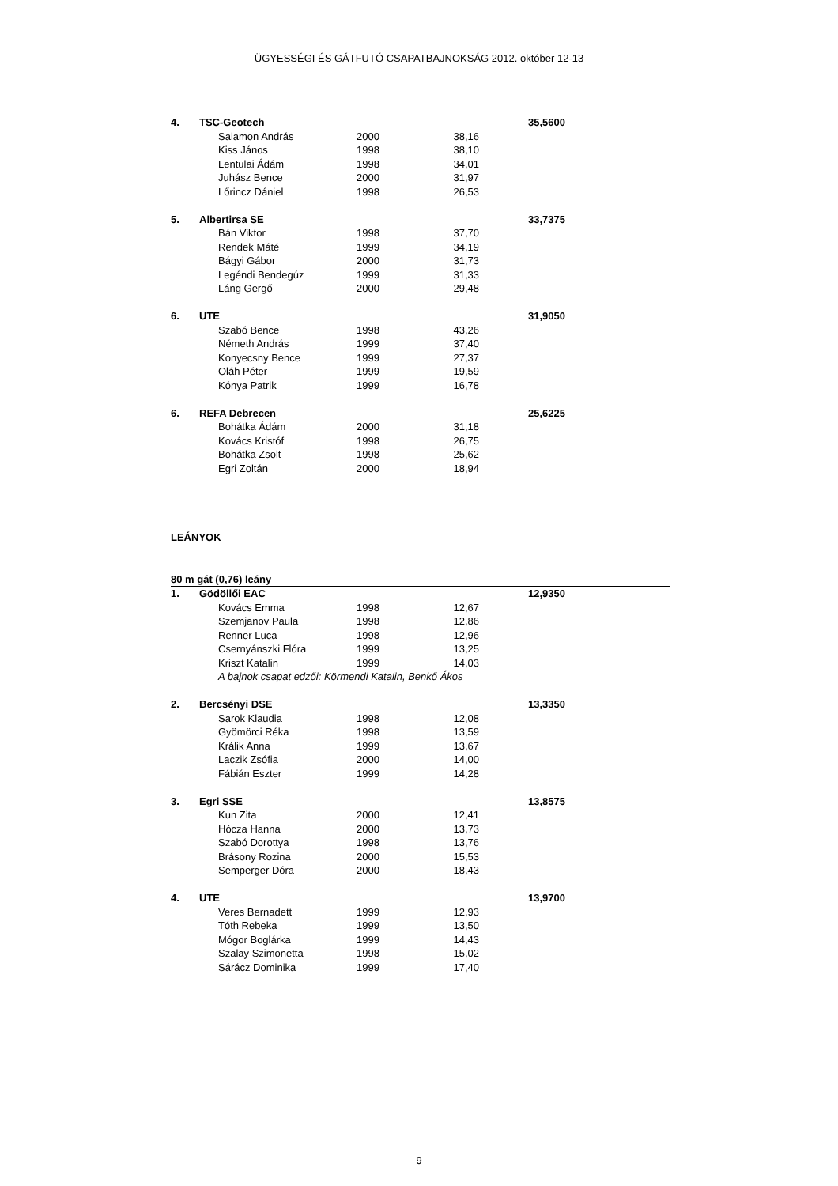ÜGYESSÉGI ÉS GÁTFUTÓ CSAPATBAJNOKSÁG 2012. október 12-13
| 4. | TSC-Geotech | | | | 35,5600 | |
| | | Salamon András | 2000 | 38,16 | | |
| | | Kiss János | 1998 | 38,10 | | |
| | | Lentulai Ádám | 1998 | 34,01 | | |
| | | Juhász Bence | 2000 | 31,97 | | |
| | | Lőrincz Dániel | 1998 | 26,53 | | |
| 5. | Albertirsa SE | | | | 33,7375 | |
| | | Bán Viktor | 1998 | 37,70 | | |
| | | Rendek Máté | 1999 | 34,19 | | |
| | | Bágyi Gábor | 2000 | 31,73 | | |
| | | Legéndi Bendegúz | 1999 | 31,33 | | |
| | | Láng Gergő | 2000 | 29,48 | | |
| 6. | UTE | | | | 31,9050 | |
| | | Szabó Bence | 1998 | 43,26 | | |
| | | Németh András | 1999 | 37,40 | | |
| | | Konyecsny Bence | 1999 | 27,37 | | |
| | | Oláh Péter | 1999 | 19,59 | | |
| | | Kónya Patrik | 1999 | 16,78 | | |
| 6. | REFA Debrecen | | | | 25,6225 | |
| | | Bohátka Ádám | 2000 | 31,18 | | |
| | | Kovács Kristóf | 1998 | 26,75 | | |
| | | Bohátka Zsolt | 1998 | 25,62 | | |
| | | Egri Zoltán | 2000 | 18,94 | | |
| LEÁNYOK | | | | | | |
| 80 m gát (0,76) leány | | | | | | |
| 1. | Gödöllői EAC | | | | 12,9350 | |
| | | Kovács Emma | 1998 | 12,67 | | |
| | | Szemjanov Paula | 1998 | 12,86 | | |
| | | Renner Luca | 1998 | 12,96 | | |
| | | Csernyánszki Flóra | 1999 | 13,25 | | |
| | | Kriszt Katalin | 1999 | 14,03 | | |
| | | A bajnok csapat edzői: Körmendi Katalin, Benkő Ákos | | | | |
| 2. | Bercsényi DSE | | | | 13,3350 | |
| | | Sarok Klaudia | 1998 | 12,08 | | |
| | | Gyömörci Réka | 1998 | 13,59 | | |
| | | Králik Anna | 1999 | 13,67 | | |
| | | Laczik Zsófia | 2000 | 14,00 | | |
| | | Fábián Eszter | 1999 | 14,28 | | |
| 3. | Egri SSE | | | | 13,8575 | |
| | | Kun Zita | 2000 | 12,41 | | |
| | | Hócza Hanna | 2000 | 13,73 | | |
| | | Szabó Dorottya | 1998 | 13,76 | | |
| | | Brásony Rozina | 2000 | 15,53 | | |
| | | Semperger Dóra | 2000 | 18,43 | | |
| 4. | UTE | | | | 13,9700 | |
| | | Veres Bernadett | 1999 | 12,93 | | |
| | | Tóth Rebeka | 1999 | 13,50 | | |
| | | Mógor Boglárka | 1999 | 14,43 | | |
| | | Szalay Szimonetta | 1998 | 15,02 | | |
| | | Sárácz Dominika | 1999 | 17,40 | | |
9